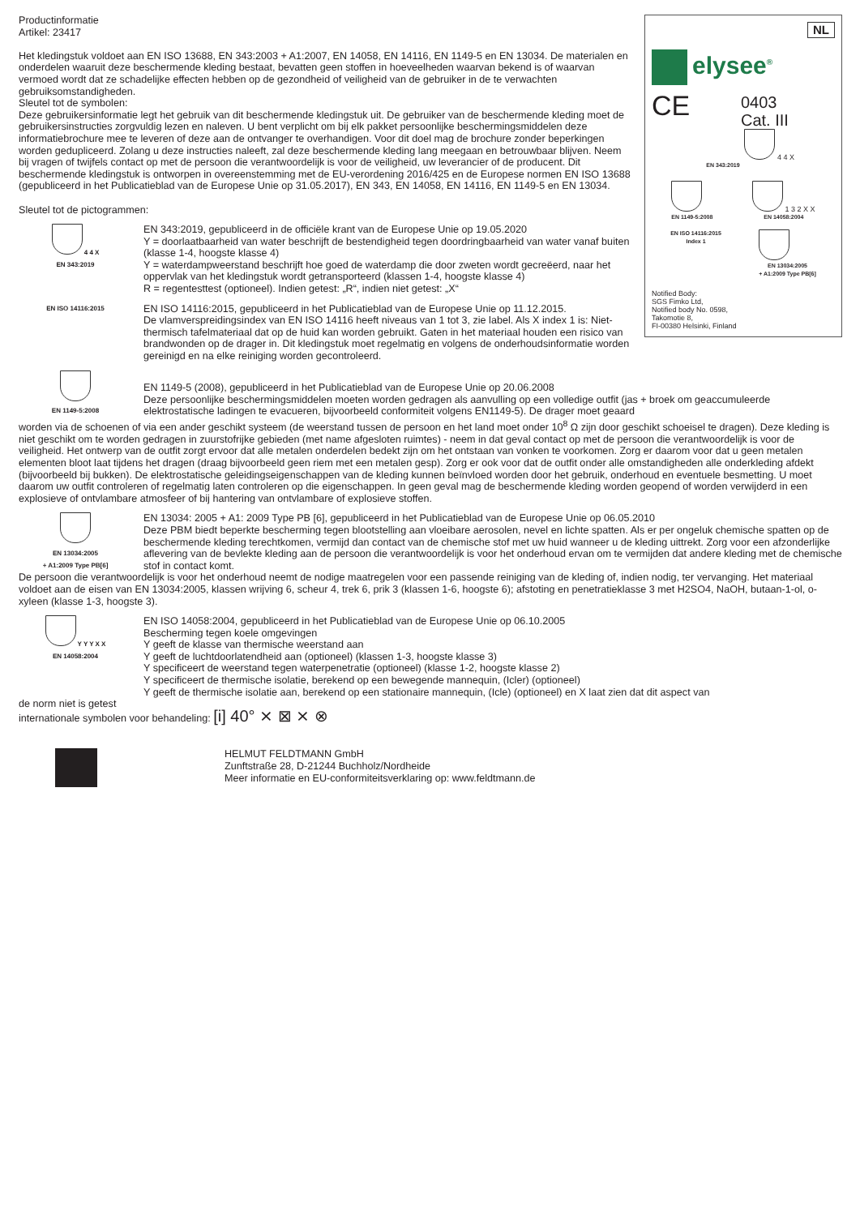NL
elysee<sup>®</sup>
CE
0403
Cat. III
4 4 X
EN 343:2019
EN 1149-5:2008
1 3 2 X X
EN 14058:2004
EN ISO 14116:2015
Index 1
EN 13034:2005
+ A1:2009 Type PB[6]
Notified Body:
SGS Fimko Ltd,
Notified body No. 0598,
Takomotie 8,
FI-00380 Helsinki, Finland
Productinformatie
Artikel: 23417
Het kledingstuk voldoet aan EN ISO 13688, EN 343:2003 + A1:2007, EN 14058, EN 14116, EN 1149-5 en EN 13034. De materialen en onderdelen waaruit deze beschermende kleding bestaat, bevatten geen stoffen in hoeveelheden waarvan bekend is of waarvan vermoed wordt dat ze schadelijke effecten hebben op de gezondheid of veiligheid van de gebruiker in de te verwachten gebruiksomstandigheden.
Sleutel tot de symbolen:
Deze gebruikersinformatie legt het gebruik van dit beschermende kledingstuk uit. De gebruiker van de beschermende kleding moet de gebruikersinstructies zorgvuldig lezen en naleven. U bent verplicht om bij elk pakket persoonlijke beschermingsmiddelen deze informatiebrochure mee te leveren of deze aan de ontvanger te overhandigen. Voor dit doel mag de brochure zonder beperkingen worden gedupliceerd. Zolang u deze instructies naleeft, zal deze beschermende kleding lang meegaan en betrouwbaar blijven. Neem bij vragen of twijfels contact op met de persoon die verantwoordelijk is voor de veiligheid, uw leverancier of de producent. Dit beschermende kledingstuk is ontworpen in overeenstemming met de EU-verordening 2016/425 en de Europese normen EN ISO 13688 (gepubliceerd in het Publicatieblad van de Europese Unie op 31.05.2017), EN 343, EN 14058, EN 14116, EN 1149-5 en EN 13034.
Sleutel tot de pictogrammen:
4 4 X
EN 343:2019
EN 343:2019, gepubliceerd in de officiële krant van de Europese Unie op 19.05.2020
Y = doorlaatbaarheid van water beschrijft de bestendigheid tegen doordringbaarheid van water vanaf buiten (klasse 1-4, hoogste klasse 4)
Y = waterdampweerstand beschrijft hoe goed de waterdamp die door zweten wordt gecreëerd, naar het oppervlak van het kledingstuk wordt getransporteerd (klassen 1-4, hoogste klasse 4)
R = regentesttest (optioneel). Indien getest: „R“, indien niet getest: „X“
EN ISO 14116:2015
EN ISO 14116:2015, gepubliceerd in het Publicatieblad van de Europese Unie op 11.12.2015.
De vlamverspreidingsindex van EN ISO 14116 heeft niveaus van 1 tot 3, zie label. Als X index 1 is: Niet-thermisch tafelmateriaal dat op de huid kan worden gebruikt. Gaten in het materiaal houden een risico van brandwonden op de drager in. Dit kledingstuk moet regelmatig en volgens de onderhoudsinformatie worden gereinigd en na elke reiniging worden gecontroleerd.
EN 1149-5:2008
EN 1149-5 (2008), gepubliceerd in het Publicatieblad van de Europese Unie op 20.06.2008
Deze persoonlijke beschermingsmiddelen moeten worden gedragen als aanvulling op een volledige outfit (jas + broek om geaccumuleerde elektrostatische ladingen te evacueren, bijvoorbeeld conformiteit volgens EN1149-5). De drager moet geaard
worden via de schoenen of via een ander geschikt systeem (de weerstand tussen de persoon en het land moet onder 10<sup>8</sup> Ω zijn door geschikt schoeisel te dragen). Deze kleding is niet geschikt om te worden gedragen in zuurstofrijke gebieden (met name afgesloten ruimtes) - neem in dat geval contact op met de persoon die verantwoordelijk is voor de veiligheid. Het ontwerp van de outfit zorgt ervoor dat alle metalen onderdelen bedekt zijn om het ontstaan van vonken te voorkomen. Zorg er daarom voor dat u geen metalen elementen bloot laat tijdens het dragen (draag bijvoorbeeld geen riem met een metalen gesp). Zorg er ook voor dat de outfit onder alle omstandigheden alle onderkleding afdekt (bijvoorbeeld bij bukken). De elektrostatische geleidingseigenschappen van de kleding kunnen beïnvloed worden door het gebruik, onderhoud en eventuele besmetting. U moet daarom uw outfit controleren of regelmatig laten controleren op die eigenschappen. In geen geval mag de beschermende kleding worden geopend of worden verwijderd in een explosieve of ontvlambare atmosfeer of bij hantering van ontvlambare of explosieve stoffen.
EN 13034:2005
+ A1:2009 Type PB[6]
EN 13034: 2005 + A1: 2009 Type PB [6], gepubliceerd in het Publicatieblad van de Europese Unie op 06.05.2010
Deze PBM biedt beperkte bescherming tegen blootstelling aan vloeibare aerosolen, nevel en lichte spatten. Als er per ongeluk chemische spatten op de beschermende kleding terechtkomen, vermijd dan contact van de chemische stof met uw huid wanneer u de kleding uittrekt. Zorg voor een afzonderlijke aflevering van de bevlekte kleding aan de persoon die verantwoordelijk is voor het onderhoud ervan om te vermijden dat andere kleding met de chemische stof in contact komt.
De persoon die verantwoordelijk is voor het onderhoud neemt de nodige maatregelen voor een passende reiniging van de kleding of, indien nodig, ter vervanging. Het materiaal voldoet aan de eisen van EN 13034:2005, klassen wrijving 6, scheur 4, trek 6, prik 3 (klassen 1-6, hoogste 6); afstoting en penetratieklasse 3 met H2SO4, NaOH, butaan-1-ol, o-xyleen (klasse 1-3, hoogste 3).
Y Y Y X X
EN 14058:2004
EN ISO 14058:2004, gepubliceerd in het Publicatieblad van de Europese Unie op 06.10.2005
Bescherming tegen koele omgevingen
Y geeft de klasse van thermische weerstand aan
Y geeft de luchtdoorlatendheid aan (optioneel) (klassen 1-3, hoogste klasse 3)
Y specificeert de weerstand tegen waterpenetratie (optioneel) (klasse 1-2, hoogste klasse 2)
Y specificeert de thermische isolatie, berekend op een bewegende mannequin, (Icler) (optioneel)
Y geeft de thermische isolatie aan, berekend op een stationaire mannequin, (Icle) (optioneel) en X laat zien dat dit aspect van
de norm niet is getest
internationale symbolen voor behandeling: [i] 40° ⨯ ⊠ ⨯ ⊗
HELMUT FELDTMANN GmbH
Zunftstraße 28, D-21244 Buchholz/Nordheide
Meer informatie en EU-conformiteitsverklaring op: www.feldtmann.de